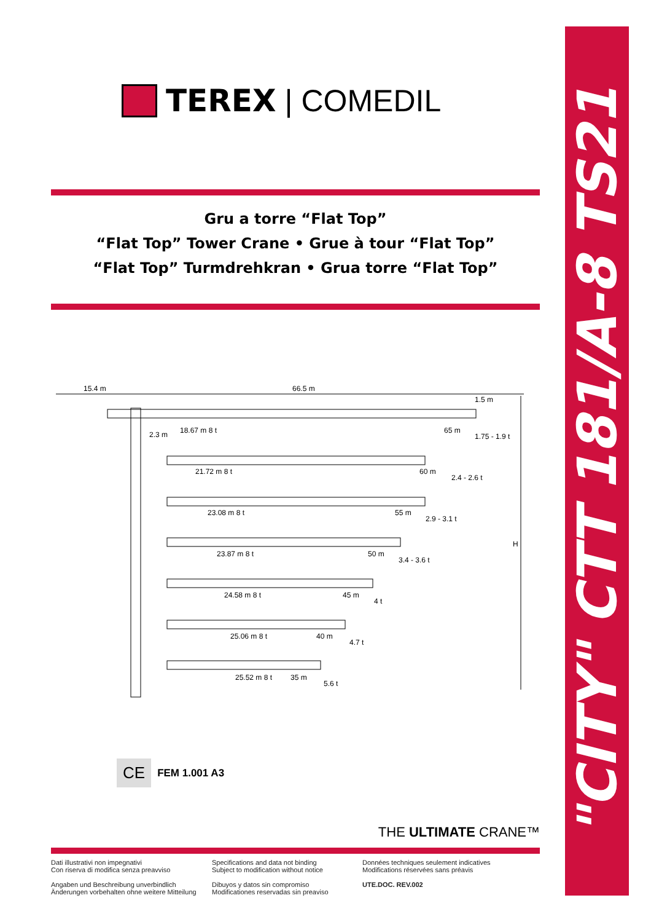"CITY" CTT 181/A-8 TS21
TEREX | COMEDIL
Gru a torre “Flat Top”
“Flat Top” Tower Crane • Grue à tour “Flat Top”
“Flat Top” Turmdrehkran • Grua torre “Flat Top”
15.4 m
66.5 m
18.67 m 8 t
65 m
1.75 - 1.9 t
21.72 m 8 t
60 m
2.4 - 2.6 t
23.08 m 8 t
55 m
2.9 - 3.1 t
23.87 m 8 t
50 m
3.4 - 3.6 t
24.58 m 8 t
45 m
4 t
25.06 m 8 t
40 m
4.7 t
25.52 m 8 t
35 m
5.6 t
1.5 m
2.3 m
H
CE FEM 1.001 A3
THE ULTIMATE CRANE™
Dati illustrativi non impegnativi
Con riserva di modifica senza preavviso
Angaben und Beschreibung unverbindlich
Änderungen vorbehalten ohne weitere Mitteilung
Specifications and data not binding
Subject to modification without notice
Dibuyos y datos sin compromiso
Modificationes reservadas sin preaviso
Données techniques seulement indicatives
Modifications réservées sans préavis
UTE.DOC. REV.002